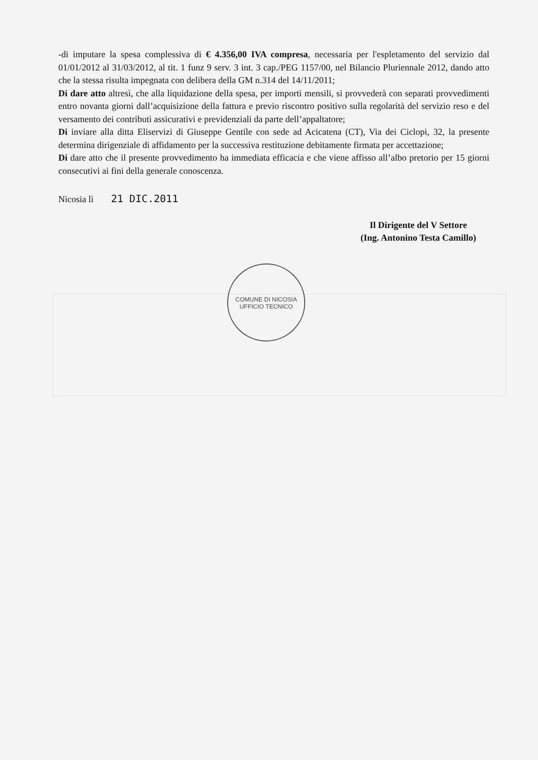-di imputare la spesa complessiva di € 4.356,00 IVA compresa, necessaria per l'espletamento del servizio dal 01/01/2012 al 31/03/2012, al tit. 1 funz 9 serv. 3 int. 3 cap./PEG 1157/00, nel Bilancio Pluriennale 2012, dando atto che la stessa risulta impegnata con delibera della GM n.314 del 14/11/2011;
Di dare atto altresì, che alla liquidazione della spesa, per importi mensili, si provvederà con separati provvedimenti entro novanta giorni dall’acquisizione della fattura e previo riscontro positivo sulla regolarità del servizio reso e del versamento dei contributi assicurativi e previdenziali da parte dell’appaltatore;
Di inviare alla ditta Eliservizi di Giuseppe Gentile con sede ad Acicatena (CT), Via dei Ciclopi, 32, la presente determina dirigenziale di affidamento per la successiva restituzione debitamente firmata per accettazione;
Di dare atto che il presente provvedimento ha immediata efficacia e che viene affisso all’albo pretorio per 15 giorni consecutivi ai fini della generale conoscenza.
Nicosia lì 21 DIC.2011
Il Dirigente del V Settore
(Ing. Antonino Testa Camillo)
COMUNE DI NICOSIA
UFFICIO TECNICO